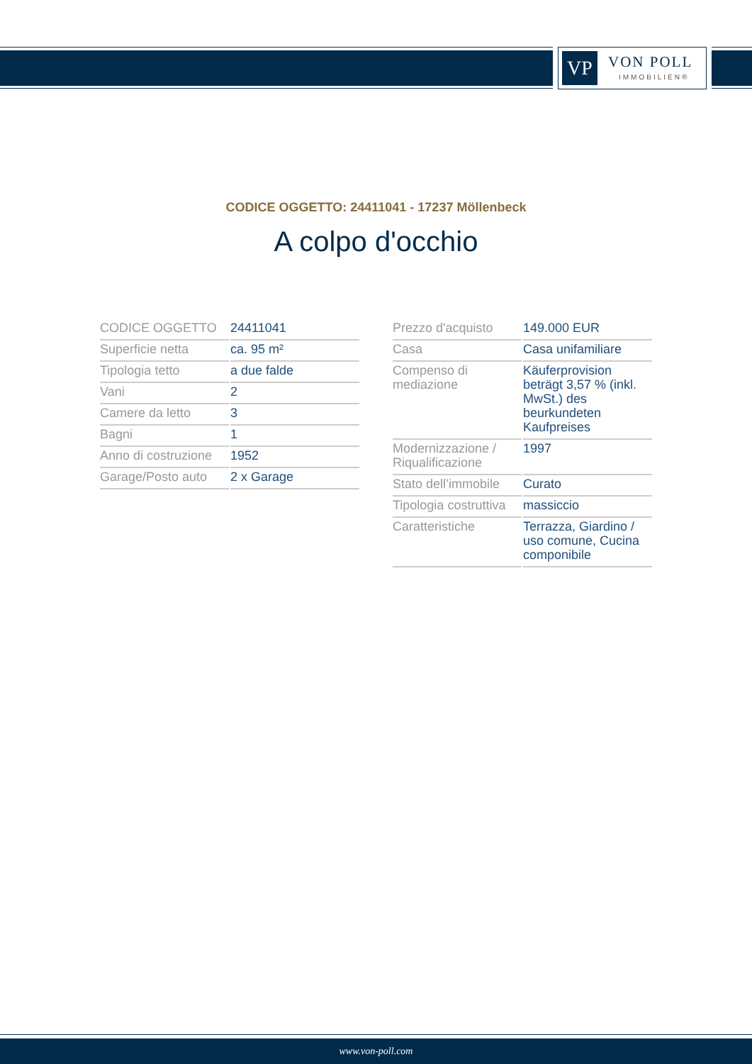VP VON POLL
IMMOBILIEN®
CODICE OGGETTO: 24411041 - 17237 Möllenbeck
A colpo d'occhio
| CODICE OGGETTO | 24411041 |
| Superficie netta | ca. 95 m² |
| Tipologia tetto | a due falde |
| Vani | 2 |
| Camere da letto | 3 |
| Bagni | 1 |
| Anno di costruzione | 1952 |
| Garage/Posto auto | 2 x Garage |
| Prezzo d'acquisto | 149.000 EUR |
| Casa | Casa unifamiliare |
| Compenso di mediazione | Käuferprovision beträgt 3,57 % (inkl. MwSt.) des beurkundeten Kaufpreises |
| Modernizzazione / Riqualificazione | 1997 |
| Stato dell’immobile | Curato |
| Tipologia costruttiva | massiccio |
| Caratteristiche | Terrazza, Giardino / uso comune, Cucina componibile |
www.von-poll.com